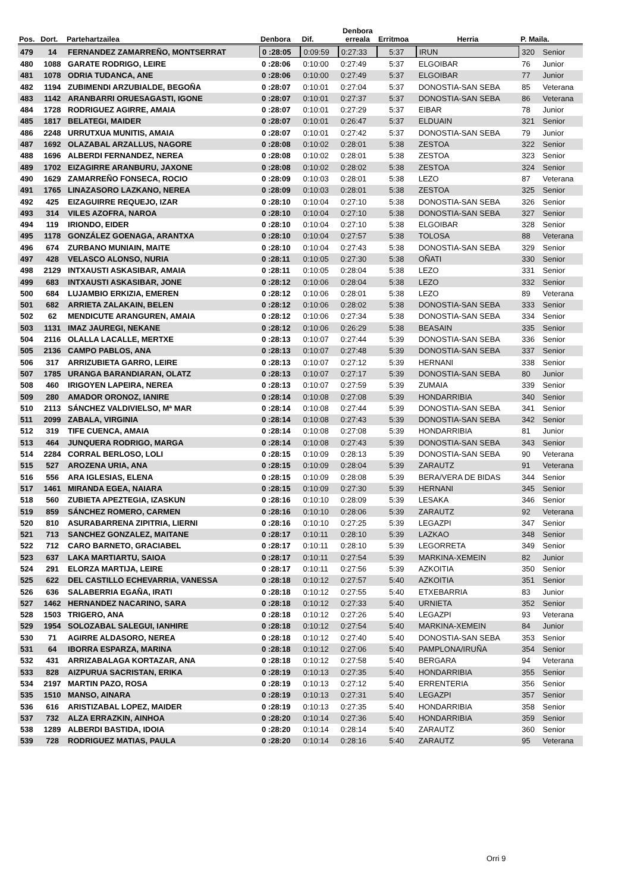| Pos. | Dort. | Partehartzailea | Denbora | Dif. | Denbora erreala | Erritmoa | Herria | P. Maila. | |
| --- | --- | --- | --- | --- | --- | --- | --- | --- | --- |
| 479 | 14 | FERNANDEZ ZAMARREÑO, MONTSERRAT | 0 :28:05 | 0:09:59 | 0:27:33 | 5:37 | IRUN | 320 | Senior |
| 480 | 1088 | GARATE RODRIGO, LEIRE | 0 :28:06 | 0:10:00 | 0:27:49 | 5:37 | ELGOIBAR | 76 | Junior |
| 481 | 1078 | ODRIA TUDANCA, ANE | 0 :28:06 | 0:10:00 | 0:27:49 | 5:37 | ELGOIBAR | 77 | Junior |
| 482 | 1194 | ZUBIMENDI ARZUBIALDE, BEGOÑA | 0 :28:07 | 0:10:01 | 0:27:04 | 5:37 | DONOSTIA-SAN SEBA | 85 | Veterana |
| 483 | 1142 | ARANBARRI ORUESAGASTI, IGONE | 0 :28:07 | 0:10:01 | 0:27:37 | 5:37 | DONOSTIA-SAN SEBA | 86 | Veterana |
| 484 | 1728 | RODRIGUEZ AGIRRE, AMAIA | 0 :28:07 | 0:10:01 | 0:27:29 | 5:37 | EIBAR | 78 | Junior |
| 485 | 1817 | BELATEGI, MAIDER | 0 :28:07 | 0:10:01 | 0:26:47 | 5:37 | ELDUAIN | 321 | Senior |
| 486 | 2248 | URRUTXUA MUNITIS, AMAIA | 0 :28:07 | 0:10:01 | 0:27:42 | 5:37 | DONOSTIA-SAN SEBA | 79 | Junior |
| 487 | 1692 | OLAZABAL ARZALLUS, NAGORE | 0 :28:08 | 0:10:02 | 0:28:01 | 5:38 | ZESTOA | 322 | Senior |
| 488 | 1696 | ALBERDI FERNANDEZ, NEREA | 0 :28:08 | 0:10:02 | 0:28:01 | 5:38 | ZESTOA | 323 | Senior |
| 489 | 1702 | EIZAGIRRE ARANBURU, JAXONE | 0 :28:08 | 0:10:02 | 0:28:02 | 5:38 | ZESTOA | 324 | Senior |
| 490 | 1629 | ZAMARREÑO FONSECA, ROCIO | 0 :28:09 | 0:10:03 | 0:28:01 | 5:38 | LEZO | 87 | Veterana |
| 491 | 1765 | LINAZASORO LAZKANO, NEREA | 0 :28:09 | 0:10:03 | 0:28:01 | 5:38 | ZESTOA | 325 | Senior |
| 492 | 425 | EIZAGUIRRE REQUEJO, IZAR | 0 :28:10 | 0:10:04 | 0:27:10 | 5:38 | DONOSTIA-SAN SEBA | 326 | Senior |
| 493 | 314 | VILES AZOFRA, NAROA | 0 :28:10 | 0:10:04 | 0:27:10 | 5:38 | DONOSTIA-SAN SEBA | 327 | Senior |
| 494 | 119 | IRIONDO, EIDER | 0 :28:10 | 0:10:04 | 0:27:10 | 5:38 | ELGOIBAR | 328 | Senior |
| 495 | 1178 | GONZÁLEZ GOENAGA, ARANTXA | 0 :28:10 | 0:10:04 | 0:27:57 | 5:38 | TOLOSA | 88 | Veterana |
| 496 | 674 | ZURBANO MUNIAIN, MAITE | 0 :28:10 | 0:10:04 | 0:27:43 | 5:38 | DONOSTIA-SAN SEBA | 329 | Senior |
| 497 | 428 | VELASCO ALONSO, NURIA | 0 :28:11 | 0:10:05 | 0:27:30 | 5:38 | OÑATI | 330 | Senior |
| 498 | 2129 | INTXAUSTI ASKASIBAR, AMAIA | 0 :28:11 | 0:10:05 | 0:28:04 | 5:38 | LEZO | 331 | Senior |
| 499 | 683 | INTXAUSTI ASKASIBAR, JONE | 0 :28:12 | 0:10:06 | 0:28:04 | 5:38 | LEZO | 332 | Senior |
| 500 | 684 | LUJAMBIO ERKIZIA, EMEREN | 0 :28:12 | 0:10:06 | 0:28:01 | 5:38 | LEZO | 89 | Veterana |
| 501 | 682 | ARRIETA ZALAKAIN, BELEN | 0 :28:12 | 0:10:06 | 0:28:02 | 5:38 | DONOSTIA-SAN SEBA | 333 | Senior |
| 502 | 62 | MENDICUTE ARANGUREN, AMAIA | 0 :28:12 | 0:10:06 | 0:27:34 | 5:38 | DONOSTIA-SAN SEBA | 334 | Senior |
| 503 | 1131 | IMAZ JAUREGI, NEKANE | 0 :28:12 | 0:10:06 | 0:26:29 | 5:38 | BEASAIN | 335 | Senior |
| 504 | 2116 | OLALLA LACALLE, MERTXE | 0 :28:13 | 0:10:07 | 0:27:44 | 5:39 | DONOSTIA-SAN SEBA | 336 | Senior |
| 505 | 2136 | CAMPO PABLOS, ANA | 0 :28:13 | 0:10:07 | 0:27:48 | 5:39 | DONOSTIA-SAN SEBA | 337 | Senior |
| 506 | 317 | ARRIZUBIETA GARRO, LEIRE | 0 :28:13 | 0:10:07 | 0:27:12 | 5:39 | HERNANI | 338 | Senior |
| 507 | 1785 | URANGA BARANDIARAN, OLATZ | 0 :28:13 | 0:10:07 | 0:27:17 | 5:39 | DONOSTIA-SAN SEBA | 80 | Junior |
| 508 | 460 | IRIGOYEN LAPEIRA, NEREA | 0 :28:13 | 0:10:07 | 0:27:59 | 5:39 | ZUMAIA | 339 | Senior |
| 509 | 280 | AMADOR ORONOZ, IANIRE | 0 :28:14 | 0:10:08 | 0:27:08 | 5:39 | HONDARRIBIA | 340 | Senior |
| 510 | 2113 | SÁNCHEZ VALDIVIELSO, Mª MAR | 0 :28:14 | 0:10:08 | 0:27:44 | 5:39 | DONOSTIA-SAN SEBA | 341 | Senior |
| 511 | 2099 | ZABALA, VIRGINIA | 0 :28:14 | 0:10:08 | 0:27:43 | 5:39 | DONOSTIA-SAN SEBA | 342 | Senior |
| 512 | 319 | TIFE CUENCA, AMAIA | 0 :28:14 | 0:10:08 | 0:27:08 | 5:39 | HONDARRIBIA | 81 | Junior |
| 513 | 464 | JUNQUERA RODRIGO, MARGA | 0 :28:14 | 0:10:08 | 0:27:43 | 5:39 | DONOSTIA-SAN SEBA | 343 | Senior |
| 514 | 2284 | CORRAL BERLOSO, LOLI | 0 :28:15 | 0:10:09 | 0:28:13 | 5:39 | DONOSTIA-SAN SEBA | 90 | Veterana |
| 515 | 527 | AROZENA URIA, ANA | 0 :28:15 | 0:10:09 | 0:28:04 | 5:39 | ZARAUTZ | 91 | Veterana |
| 516 | 556 | ARA IGLESIAS, ELENA | 0 :28:15 | 0:10:09 | 0:28:08 | 5:39 | BERA/VERA DE BIDAS | 344 | Senior |
| 517 | 1461 | MIRANDA EGEA, NAIARA | 0 :28:15 | 0:10:09 | 0:27:30 | 5:39 | HERNANI | 345 | Senior |
| 518 | 560 | ZUBIETA APEZTEGIA, IZASKUN | 0 :28:16 | 0:10:10 | 0:28:09 | 5:39 | LESAKA | 346 | Senior |
| 519 | 859 | SÁNCHEZ ROMERO, CARMEN | 0 :28:16 | 0:10:10 | 0:28:06 | 5:39 | ZARAUTZ | 92 | Veterana |
| 520 | 810 | ASURABARRENA ZIPITRIA, LIERNI | 0 :28:16 | 0:10:10 | 0:27:25 | 5:39 | LEGAZPI | 347 | Senior |
| 521 | 713 | SANCHEZ GONZALEZ, MAITANE | 0 :28:17 | 0:10:11 | 0:28:10 | 5:39 | LAZKAO | 348 | Senior |
| 522 | 712 | CARO BARNETO, GRACIABEL | 0 :28:17 | 0:10:11 | 0:28:10 | 5:39 | LEGORRETA | 349 | Senior |
| 523 | 637 | LAKA MARTIARTU, SAIOA | 0 :28:17 | 0:10:11 | 0:27:54 | 5:39 | MARKINA-XEMEIN | 82 | Junior |
| 524 | 291 | ELORZA MARTIJA, LEIRE | 0 :28:17 | 0:10:11 | 0:27:56 | 5:39 | AZKOITIA | 350 | Senior |
| 525 | 622 | DEL CASTILLO ECHEVARRIA, VANESSA | 0 :28:18 | 0:10:12 | 0:27:57 | 5:40 | AZKOITIA | 351 | Senior |
| 526 | 636 | SALABERRIA EGAÑA, IRATI | 0 :28:18 | 0:10:12 | 0:27:55 | 5:40 | ETXEBARRIA | 83 | Junior |
| 527 | 1462 | HERNANDEZ NACARINO, SARA | 0 :28:18 | 0:10:12 | 0:27:33 | 5:40 | URNIETA | 352 | Senior |
| 528 | 1503 | TRIGERO, ANA | 0 :28:18 | 0:10:12 | 0:27:26 | 5:40 | LEGAZPI | 93 | Veterana |
| 529 | 1954 | SOLOZABAL SALEGUI, IANHIRE | 0 :28:18 | 0:10:12 | 0:27:54 | 5:40 | MARKINA-XEMEIN | 84 | Junior |
| 530 | 71 | AGIRRE ALDASORO, NEREA | 0 :28:18 | 0:10:12 | 0:27:40 | 5:40 | DONOSTIA-SAN SEBA | 353 | Senior |
| 531 | 64 | IBORRA ESPARZA, MARINA | 0 :28:18 | 0:10:12 | 0:27:06 | 5:40 | PAMPLONA/IRUÑA | 354 | Senior |
| 532 | 431 | ARRIZABALAGA KORTAZAR, ANA | 0 :28:18 | 0:10:12 | 0:27:58 | 5:40 | BERGARA | 94 | Veterana |
| 533 | 828 | AIZPURUA SACRISTAN, ERIKA | 0 :28:19 | 0:10:13 | 0:27:35 | 5:40 | HONDARRIBIA | 355 | Senior |
| 534 | 2197 | MARTIN PAZO, ROSA | 0 :28:19 | 0:10:13 | 0:27:12 | 5:40 | ERRENTERIA | 356 | Senior |
| 535 | 1510 | MANSO, AINARA | 0 :28:19 | 0:10:13 | 0:27:31 | 5:40 | LEGAZPI | 357 | Senior |
| 536 | 616 | ARISTIZABAL LOPEZ, MAIDER | 0 :28:19 | 0:10:13 | 0:27:35 | 5:40 | HONDARRIBIA | 358 | Senior |
| 537 | 732 | ALZA ERRAZKIN, AINHOA | 0 :28:20 | 0:10:14 | 0:27:36 | 5:40 | HONDARRIBIA | 359 | Senior |
| 538 | 1289 | ALBERDI BASTIDA, IDOIA | 0 :28:20 | 0:10:14 | 0:28:14 | 5:40 | ZARAUTZ | 360 | Senior |
| 539 | 728 | RODRIGUEZ MATIAS, PAULA | 0 :28:20 | 0:10:14 | 0:28:16 | 5:40 | ZARAUTZ | 95 | Veterana |
Orri 9